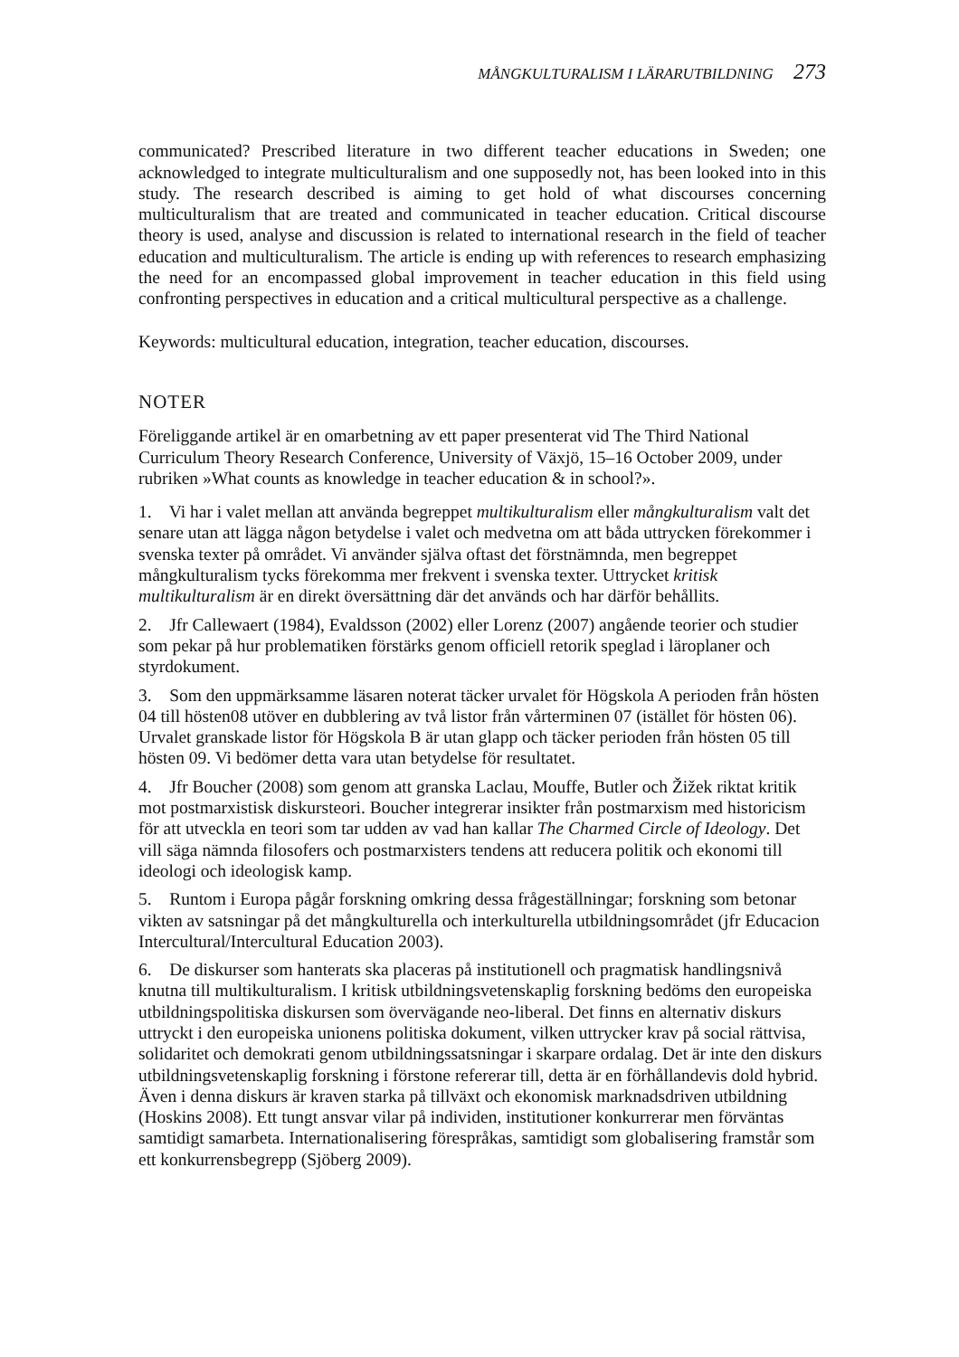MÅNGKULTURALISM I LÄRARUTBILDNING 273
communicated? Prescribed literature in two different teacher educations in Sweden; one acknowledged to integrate multiculturalism and one supposedly not, has been looked into in this study. The research described is aiming to get hold of what discourses concerning multiculturalism that are treated and communicated in teacher education. Critical discourse theory is used, analyse and discussion is related to international research in the field of teacher education and multiculturalism. The article is ending up with references to research emphasizing the need for an encompassed global improvement in teacher education in this field using confronting perspectives in education and a critical multicultural perspective as a challenge.
Keywords: multicultural education, integration, teacher education, discourses.
NOTER
Föreliggande artikel är en omarbetning av ett paper presenterat vid The Third National Curriculum Theory Research Conference, University of Växjö, 15–16 October 2009, under rubriken »What counts as knowledge in teacher education & in school?».
1. Vi har i valet mellan att använda begreppet multikulturalism eller mångkulturalism valt det senare utan att lägga någon betydelse i valet och medvetna om att båda uttrycken förekommer i svenska texter på området. Vi använder själva oftast det förstnämnda, men begreppet mångkulturalism tycks förekomma mer frekvent i svenska texter. Uttrycket kritisk multikulturalism är en direkt översättning där det används och har därför behållits.
2. Jfr Callewaert (1984), Evaldsson (2002) eller Lorenz (2007) angående teorier och studier som pekar på hur problematiken förstärks genom officiell retorik speglad i läroplaner och styrdokument.
3. Som den uppmärksamme läsaren noterat täcker urvalet för Högskola A perioden från hösten 04 till hösten08 utöver en dubblering av två listor från vårterminen 07 (istället för hösten 06). Urvalet granskade listor för Högskola B är utan glapp och täcker perioden från hösten 05 till hösten 09. Vi bedömer detta vara utan betydelse för resultatet.
4. Jfr Boucher (2008) som genom att granska Laclau, Mouffe, Butler och Žižek riktat kritik mot postmarxistisk diskursteori. Boucher integrerar insikter från postmarxism med historicism för att utveckla en teori som tar udden av vad han kallar The Charmed Circle of Ideology. Det vill säga nämnda filosofers och postmarxisters tendens att reducera politik och ekonomi till ideologi och ideologisk kamp.
5. Runtom i Europa pågår forskning omkring dessa frågeställningar; forskning som betonar vikten av satsningar på det mångkulturella och interkulturella utbildningsområdet (jfr Educacion Intercultural/Intercultural Education 2003).
6. De diskurser som hanterats ska placeras på institutionell och pragmatisk handlingsnivå knutna till multikulturalism. I kritisk utbildningsvetenskaplig forskning bedöms den europeiska utbildningspolitiska diskursen som övervägande neo-liberal. Det finns en alternativ diskurs uttryckt i den europeiska unionens politiska dokument, vilken uttrycker krav på social rättvisa, solidaritet och demokrati genom utbildningssatsningar i skarpare ordalag. Det är inte den diskurs utbildningsvetenskaplig forskning i förstone refererar till, detta är en förhållandevis dold hybrid. Även i denna diskurs är kraven starka på tillväxt och ekonomisk marknadsdriven utbildning (Hoskins 2008). Ett tungt ansvar vilar på individen, institutioner konkurrerar men förväntas samtidigt samarbeta. Internationalisering förespråkas, samtidigt som globalisering framstår som ett konkurrensbegrepp (Sjöberg 2009).